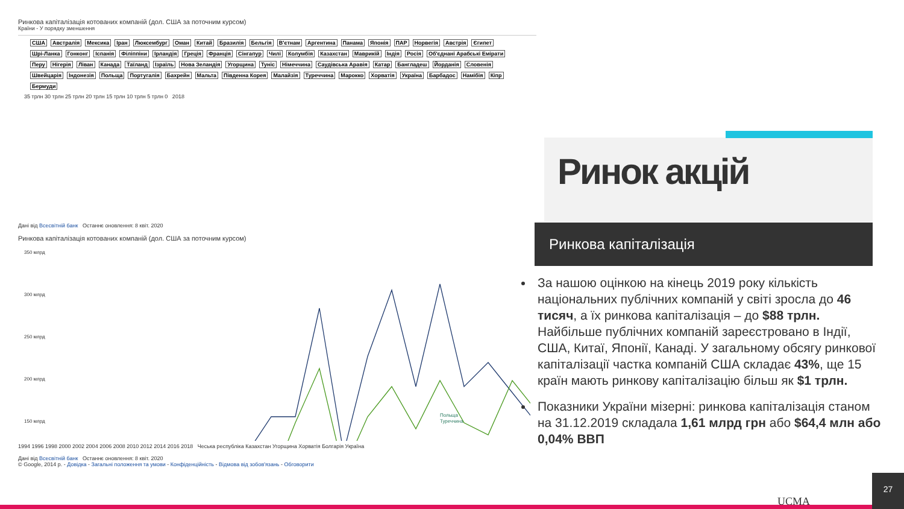Ринкова капіталізація котованих компаній (дол. США за поточним курсом)
Країни - У порядку зменшення
США Австралія Мексика Іран Люксембург Оман Китай Бразилія Бельгія В'єтнам Аргентина Панама Японія ПАР Норвегія Австрія Єгипет Шрі-Ланка Гонконг Іспанія Філіппіни Ірландія Греція Франція Сінгапур Чилі Колумбія Казахстан Маврикій Індія Росія Об'єднані Арабські Емірати Перу Нігерія Ліван Канада Таїланд Ізраїль Нова Зеландія Угорщина Туніс Німеччина Саудівська Аравія Катар Бангладеш Йорданія Словенія Швейцарія Індонезія Польща Португалія Бахрейн Мальта Південна Корея Малайзія Туреччина Марокко Хорватія Україна Барбадос Намібія Кіпр Бермуди
35 трлн 30 трлн 25 трлн 20 трлн 15 трлн 10 трлн 5 трлн 0 2018
Дані від Всесвітній банк Останнє оновлення: 8 квіт. 2020
Ринкова капіталізація котованих компаній (дол. США за поточним курсом)
350 млрд
300 млрд
250 млрд
200 млрд
150 млрд
Польща
Туреччина
1994 1996 1998 2000 2002 2004 2006 2008 2010 2012 2014 2016 2018 Чеська республіка Казахстан Угорщина Хорватія Болгарія Україна
Дані від Всесвітній банк Останнє оновлення: 8 квіт. 2020
© Google, 2014 р. - Довідка - Загальні положення та умови - Конфіденційність - Відмова від зобов'язань - Обговорити
Ринок акцій
Ринкова капіталізація
За нашою оцінкою на кінець 2019 року кількість національних публічних компаній у світі зросла до 46 тисяч, а їх ринкова капіталізація – до $88 трлн. Найбільше публічних компаній зареєстровано в Індії, США, Китаї, Японії, Канаді. У загальному обсягу ринкової капіталізації частка компаній США складає 43%, ще 15 країн мають ринкову капіталізацію більш як $1 трлн.
Показники України мізерні: ринкова капіталізація станом на 31.12.2019 складала 1,61 млрд грн або $64,4 млн або 0,04% ВВП
UCMA 27